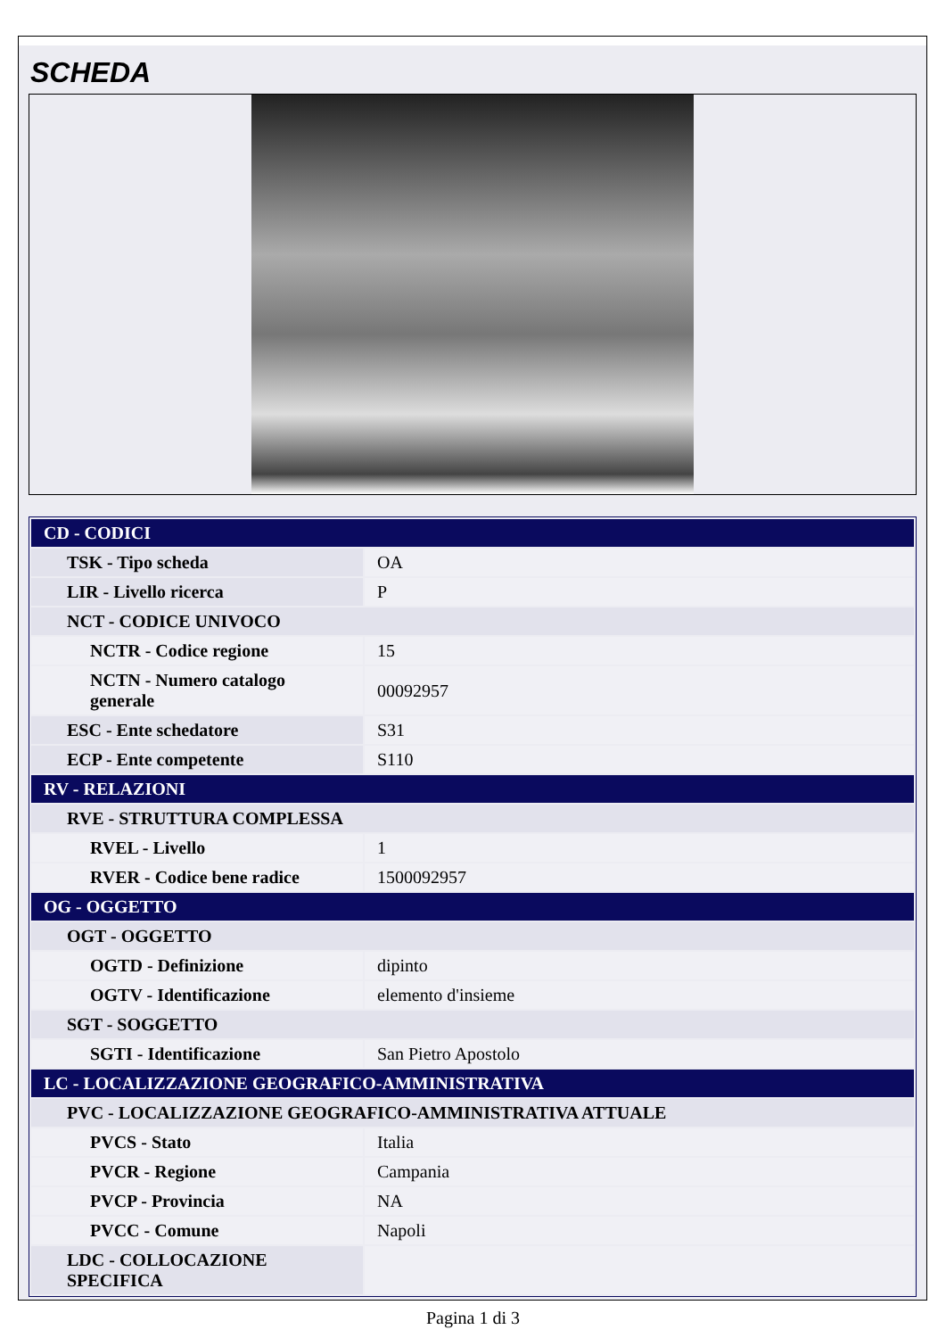SCHEDA
| CD - CODICI | |
| TSK - Tipo scheda | OA |
| LIR - Livello ricerca | P |
| NCT - CODICE UNIVOCO | |
| NCTR - Codice regione | 15 |
| NCTN - Numero catalogo generale | 00092957 |
| ESC - Ente schedatore | S31 |
| ECP - Ente competente | S110 |
| RV - RELAZIONI | |
| RVE - STRUTTURA COMPLESSA | |
| RVEL - Livello | 1 |
| RVER - Codice bene radice | 1500092957 |
| OG - OGGETTO | |
| OGT - OGGETTO | |
| OGTD - Definizione | dipinto |
| OGTV - Identificazione | elemento d'insieme |
| SGT - SOGGETTO | |
| SGTI - Identificazione | San Pietro Apostolo |
| LC - LOCALIZZAZIONE GEOGRAFICO-AMMINISTRATIVA | |
| PVC - LOCALIZZAZIONE GEOGRAFICO-AMMINISTRATIVA ATTUALE | |
| PVCS - Stato | Italia |
| PVCR - Regione | Campania |
| PVCP - Provincia | NA |
| PVCC - Comune | Napoli |
| LDC - COLLOCAZIONE SPECIFICA | |
Pagina 1 di 3